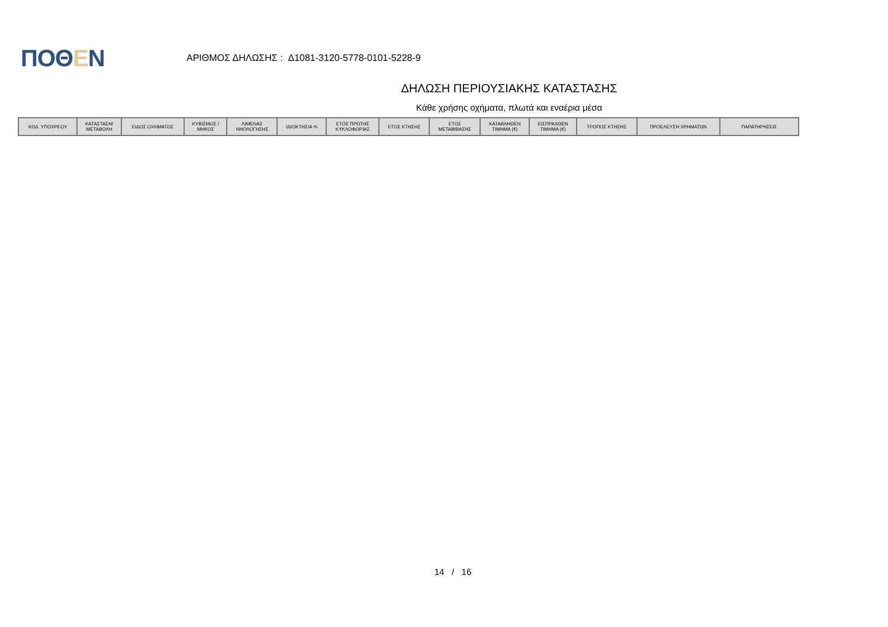ΠΟΘΕΝ
ΑΡΙΘΜΟΣ ΔΗΛΩΣΗΣ : Δ1081-3120-5778-0101-5228-9
ΔΗΛΩΣΗ ΠΕΡΙΟΥΣΙΑΚΗΣ ΚΑΤΑΣΤΑΣΗΣ
Κάθε χρήσης οχήματα, πλωτά και εναέρια μέσα
| ΚΩΔ. ΥΠΟΧΡΕΟΥ | ΚΑΤΑΣΤΑΣΗ/ ΜΕΤΑΒΟΛΗ | ΕΙΔΟΣ ΟΧΗΜΑΤΟΣ | ΚΥΒΙΣΜΟΣ / ΜΗΚΟΣ | ΛΙΜΕΝΑΣ ΝΗΟΛΟΓΗΣΗΣ | ΙΔΙΟΚΤΗΣΙΑ % | ΕΤΟΣ ΠΡΩΤΗΣ ΚΥΚΛΟΦΟΡΙΑΣ | ΕΤΟΣ ΚΤΗΣΗΣ | ΕΤΟΣ ΜΕΤΑΒΙΒΑΣΗΣ | ΚΑΤΑΒΛΗΘΕΝ ΤΙΜΗΜΑ (€) | ΕΙΣΠΡΑΧΘΕΝ ΤΙΜΗΜΑ (€) | ΤΡΟΠΟΣ ΚΤΗΣΗΣ | ΠΡΟΕΛΕΥΣΗ ΧΡΗΜΑΤΩΝ | ΠΑΡΑΤΗΡΗΣΕΙΣ |
| --- | --- | --- | --- | --- | --- | --- | --- | --- | --- | --- | --- | --- | --- |
14 / 16